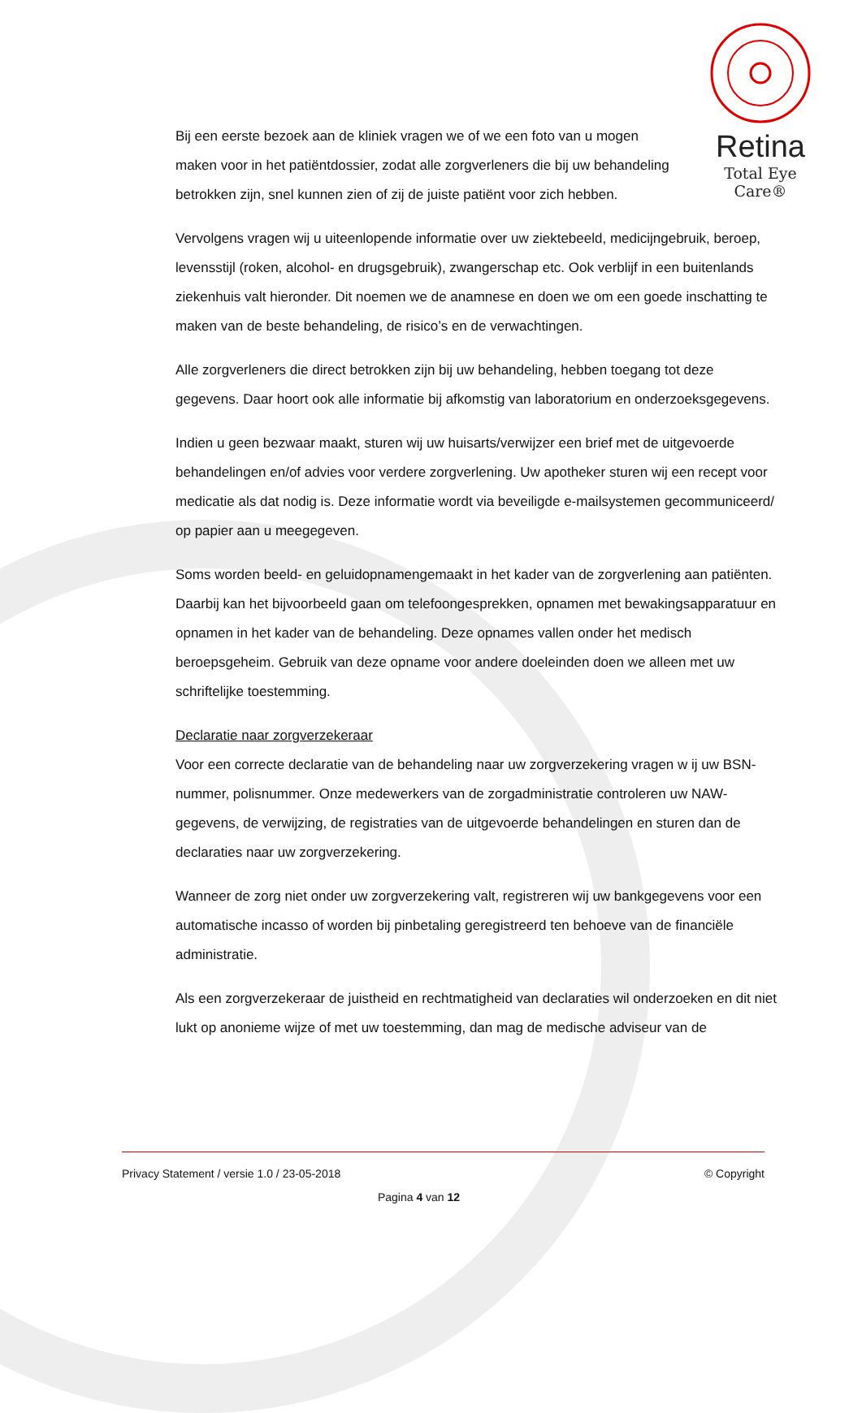Retina
Total Eye Care®
Bij een eerste bezoek aan de kliniek vragen we of we een foto van u mogen maken voor in het patiëntdossier, zodat alle zorgverleners die bij uw behandeling betrokken zijn, snel kunnen zien of zij de juiste patiënt voor zich hebben.
Vervolgens vragen wij u uiteenlopende informatie over uw ziektebeeld, medicijngebruik, beroep, levensstijl (roken, alcohol- en drugsgebruik), zwangerschap etc. Ook verblijf in een buitenlands ziekenhuis valt hieronder. Dit noemen we de anamnese en doen we om een goede inschatting te maken van de beste behandeling, de risico’s en de verwachtingen.
Alle zorgverleners die direct betrokken zijn bij uw behandeling, hebben toegang tot deze gegevens. Daar hoort ook alle informatie bij afkomstig van laboratorium en onderzoeksgegevens.
Indien u geen bezwaar maakt, sturen wij uw huisarts/verwijzer een brief met de uitgevoerde behandelingen en/of advies voor verdere zorgverlening. Uw apotheker sturen wij een recept voor medicatie als dat nodig is. Deze informatie wordt via beveiligde e-mailsystemen gecommuniceerd/ op papier aan u meegegeven.
Soms worden beeld- en geluidopnamengemaakt in het kader van de zorgverlening aan patiënten. Daarbij kan het bijvoorbeeld gaan om telefoongesprekken, opnamen met bewakingsapparatuur en opnamen in het kader van de behandeling. Deze opnames vallen onder het medisch beroepsgeheim. Gebruik van deze opname voor andere doeleinden doen we alleen met uw schriftelijke toestemming.
Declaratie naar zorgverzekeraar
Voor een correcte declaratie van de behandeling naar uw zorgverzekering vragen w ij uw BSN-nummer, polisnummer. Onze medewerkers van de zorgadministratie controleren uw NAW-gegevens, de verwijzing, de registraties van de uitgevoerde behandelingen en sturen dan de declaraties naar uw zorgverzekering.
Wanneer de zorg niet onder uw zorgverzekering valt, registreren wij uw bankgegevens voor een automatische incasso of worden bij pinbetaling geregistreerd ten behoeve van de financiële administratie.
Als een zorgverzekeraar de juistheid en rechtmatigheid van declaraties wil onderzoeken en dit niet lukt op anonieme wijze of met uw toestemming, dan mag de medische adviseur van de
Privacy Statement / versie 1.0 / 23-05-2018 © Copyright
Pagina 4 van 12